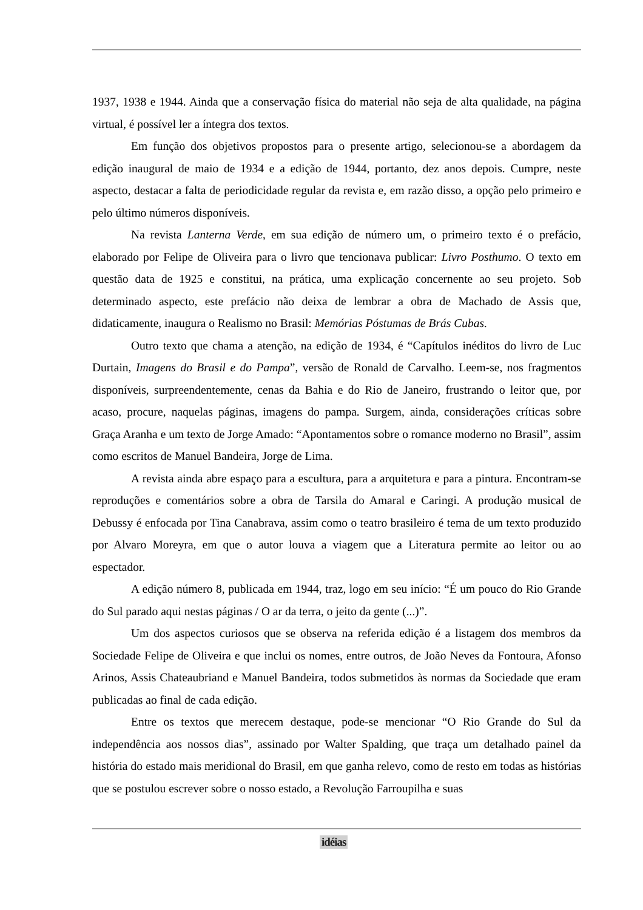1937, 1938 e 1944. Ainda que a conservação física do material não seja de alta qualidade, na página virtual, é possível ler a íntegra dos textos.
Em função dos objetivos propostos para o presente artigo, selecionou-se a abordagem da edição inaugural de maio de 1934 e a edição de 1944, portanto, dez anos depois. Cumpre, neste aspecto, destacar a falta de periodicidade regular da revista e, em razão disso, a opção pelo primeiro e pelo último números disponíveis.
Na revista Lanterna Verde, em sua edição de número um, o primeiro texto é o prefácio, elaborado por Felipe de Oliveira para o livro que tencionava publicar: Livro Posthumo. O texto em questão data de 1925 e constitui, na prática, uma explicação concernente ao seu projeto. Sob determinado aspecto, este prefácio não deixa de lembrar a obra de Machado de Assis que, didaticamente, inaugura o Realismo no Brasil: Memórias Póstumas de Brás Cubas.
Outro texto que chama a atenção, na edição de 1934, é “Capítulos inéditos do livro de Luc Durtain, Imagens do Brasil e do Pampa”, versão de Ronald de Carvalho. Leem-se, nos fragmentos disponíveis, surpreendentemente, cenas da Bahia e do Rio de Janeiro, frustrando o leitor que, por acaso, procure, naquelas páginas, imagens do pampa. Surgem, ainda, considerações críticas sobre Graça Aranha e um texto de Jorge Amado: “Apontamentos sobre o romance moderno no Brasil”, assim como escritos de Manuel Bandeira, Jorge de Lima.
A revista ainda abre espaço para a escultura, para a arquitetura e para a pintura. Encontram-se reproduções e comentários sobre a obra de Tarsila do Amaral e Caringi. A produção musical de Debussy é enfocada por Tina Canabrava, assim como o teatro brasileiro é tema de um texto produzido por Alvaro Moreyra, em que o autor louva a viagem que a Literatura permite ao leitor ou ao espectador.
A edição número 8, publicada em 1944, traz, logo em seu início: “É um pouco do Rio Grande do Sul parado aqui nestas páginas / O ar da terra, o jeito da gente (...)”.
Um dos aspectos curiosos que se observa na referida edição é a listagem dos membros da Sociedade Felipe de Oliveira e que inclui os nomes, entre outros, de João Neves da Fontoura, Afonso Arinos, Assis Chateaubriand e Manuel Bandeira, todos submetidos às normas da Sociedade que eram publicadas ao final de cada edição.
Entre os textos que merecem destaque, pode-se mencionar “O Rio Grande do Sul da independência aos nossos dias”, assinado por Walter Spalding, que traça um detalhado painel da história do estado mais meridional do Brasil, em que ganha relevo, como de resto em todas as histórias que se postulou escrever sobre o nosso estado, a Revolução Farroupilha e suas
idéias